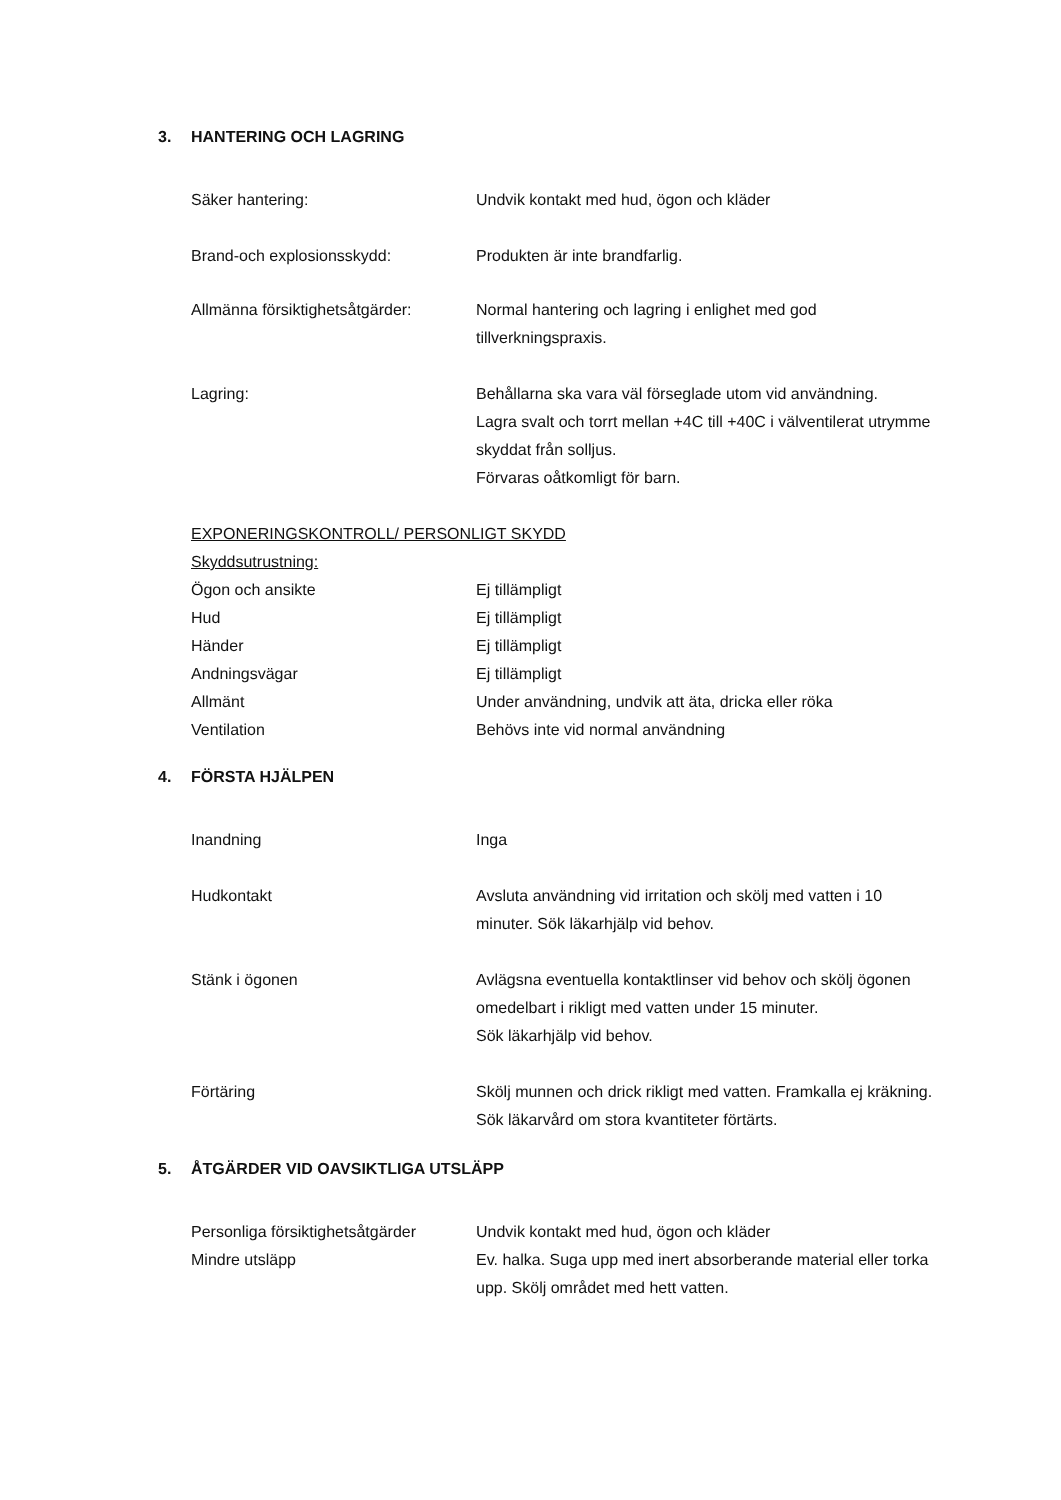3. HANTERING OCH LAGRING
Säker hantering: Undvik kontakt med hud, ögon och kläder
Brand-och explosionsskydd: Produkten är inte brandfarlig.
Allmänna försiktighetsåtgärder:
Normal hantering och lagring i enlighet med god tillverkningspraxis.
Lagring: Behållarna ska vara väl förseglade utom vid användning.
Lagra svalt och torrt mellan +4C till +40C i välventilerat utrymme skyddat från solljus.
Förvaras oåtkomligt för barn.
EXPONERINGSKONTROLL/ PERSONLIGT SKYDD
Skyddsutrustning:
Ögon och ansikte Ej tillämpligt
Hud Ej tillämpligt
Händer Ej tillämpligt
Andningsvägar Ej tillämpligt
Allmänt Under användning, undvik att äta, dricka eller röka
Ventilation Behövs inte vid normal användning
4. FÖRSTA HJÄLPEN
Inandning Inga
Hudkontakt Avsluta användning vid irritation och skölj med vatten i 10 minuter. Sök läkarhjälp vid behov.
Stänk i ögonen Avlägsna eventuella kontaktlinser vid behov och skölj ögonen omedelbart i rikligt med vatten under 15 minuter.
Sök läkarhjälp vid behov.
Förtäring Skölj munnen och drick rikligt med vatten. Framkalla ej kräkning. Sök läkarvård om stora kvantiteter förtärts.
5. ÅTGÄRDER VID OAVSIKTLIGA UTSLÄPP
Personliga försiktighetsåtgärder
Undvik kontakt med hud, ögon och kläder
Mindre utsläpp Ev. halka. Suga upp med inert absorberande material eller torka upp. Skölj området med hett vatten.